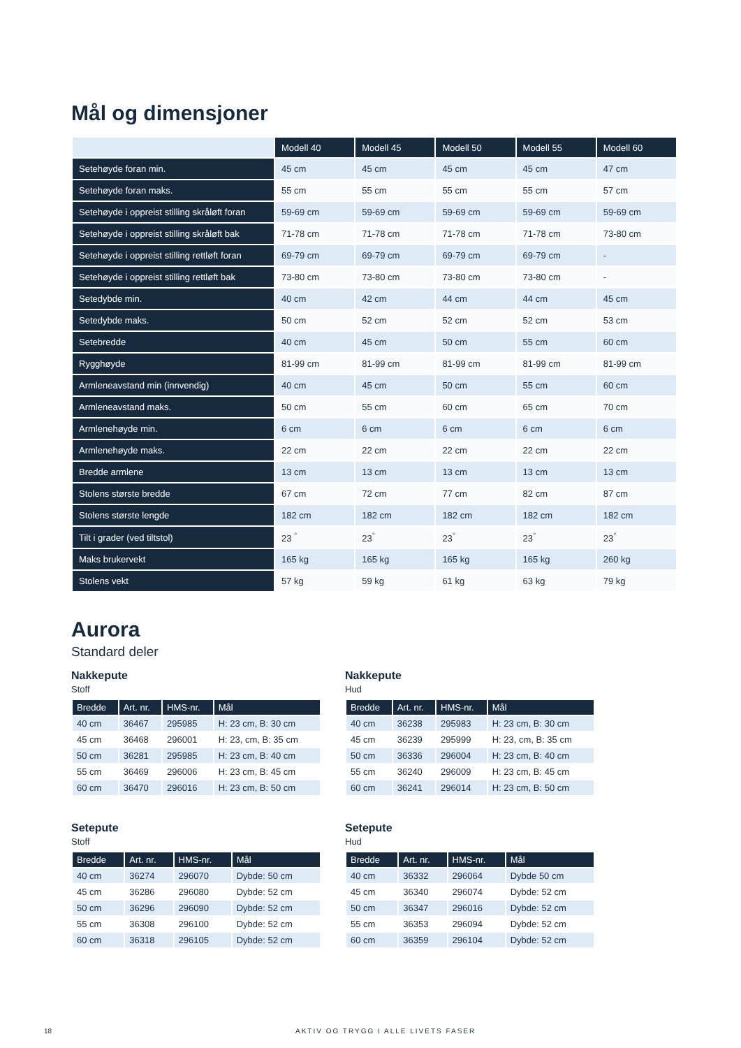Mål og dimensjoner
| | Modell 40 | Modell 45 | Modell 50 | Modell 55 | Modell 60 |
| --- | --- | --- | --- | --- | --- |
| Setehøyde foran min. | 45 cm | 45 cm | 45 cm | 45 cm | 47 cm |
| Setehøyde foran maks. | 55 cm | 55 cm | 55 cm | 55 cm | 57 cm |
| Setehøyde i oppreist stilling skråløft foran | 59-69 cm | 59-69 cm | 59-69 cm | 59-69 cm | 59-69 cm |
| Setehøyde i oppreist stilling skråløft bak | 71-78 cm | 71-78 cm | 71-78 cm | 71-78 cm | 73-80 cm |
| Setehøyde i oppreist stilling rettløft foran | 69-79 cm | 69-79 cm | 69-79 cm | 69-79 cm | - |
| Setehøyde i oppreist stilling rettløft bak | 73-80 cm | 73-80 cm | 73-80 cm | 73-80 cm | - |
| Setedybde min. | 40 cm | 42 cm | 44 cm | 44 cm | 45 cm |
| Setedybde maks. | 50 cm | 52 cm | 52 cm | 52 cm | 53 cm |
| Setebredde | 40 cm | 45 cm | 50 cm | 55 cm | 60 cm |
| Rygghøyde | 81-99 cm | 81-99 cm | 81-99 cm | 81-99 cm | 81-99 cm |
| Armleneavstand min (innvendig) | 40 cm | 45 cm | 50 cm | 55 cm | 60 cm |
| Armleneavstand maks. | 50 cm | 55 cm | 60 cm | 65 cm | 70 cm |
| Armlenehøyde min. | 6 cm | 6 cm | 6 cm | 6 cm | 6 cm |
| Armlenehøyde maks. | 22 cm | 22 cm | 22 cm | 22 cm | 22 cm |
| Bredde armlene | 13 cm | 13 cm | 13 cm | 13 cm | 13 cm |
| Stolens største bredde | 67 cm | 72 cm | 77 cm | 82 cm | 87 cm |
| Stolens største lengde | 182 cm | 182 cm | 182 cm | 182 cm | 182 cm |
| Tilt i grader (ved tiltstol) | 23 <sup>°</sup> | 23<sup>°</sup> | 23<sup>°</sup> | 23<sup>°</sup> | 23<sup>°</sup> |
| Maks brukervekt | 165 kg | 165 kg | 165 kg | 165 kg | 260 kg |
| Stolens vekt | 57 kg | 59 kg | 61 kg | 63 kg | 79 kg |
Aurora
Standard deler
Nakkepute
Stoff
| Bredde | Art. nr. | HMS-nr. | Mål |
| --- | --- | --- | --- |
| 40 cm | 36467 | 295985 | H: 23 cm, B: 30 cm |
| 45 cm | 36468 | 296001 | H: 23, cm, B: 35 cm |
| 50 cm | 36281 | 295985 | H: 23 cm, B: 40 cm |
| 55 cm | 36469 | 296006 | H: 23 cm, B: 45 cm |
| 60 cm | 36470 | 296016 | H: 23 cm, B: 50 cm |
Nakkepute
Hud
| Bredde | Art. nr. | HMS-nr. | Mål |
| --- | --- | --- | --- |
| 40 cm | 36238 | 295983 | H: 23 cm, B: 30 cm |
| 45 cm | 36239 | 295999 | H: 23, cm, B: 35 cm |
| 50 cm | 36336 | 296004 | H: 23 cm, B: 40 cm |
| 55 cm | 36240 | 296009 | H: 23 cm, B: 45 cm |
| 60 cm | 36241 | 296014 | H: 23 cm, B: 50 cm |
Setepute
Stoff
| Bredde | Art. nr. | HMS-nr. | Mål |
| --- | --- | --- | --- |
| 40 cm | 36274 | 296070 | Dybde: 50 cm |
| 45 cm | 36286 | 296080 | Dybde: 52 cm |
| 50 cm | 36296 | 296090 | Dybde: 52 cm |
| 55 cm | 36308 | 296100 | Dybde: 52 cm |
| 60 cm | 36318 | 296105 | Dybde: 52 cm |
Setepute
Hud
| Bredde | Art. nr. | HMS-nr. | Mål |
| --- | --- | --- | --- |
| 40 cm | 36332 | 296064 | Dybde 50 cm |
| 45 cm | 36340 | 296074 | Dybde: 52 cm |
| 50 cm | 36347 | 296016 | Dybde: 52 cm |
| 55 cm | 36353 | 296094 | Dybde: 52 cm |
| 60 cm | 36359 | 296104 | Dybde: 52 cm |
18 AKTIV OG TRYGG I ALLE LIVETS FASER